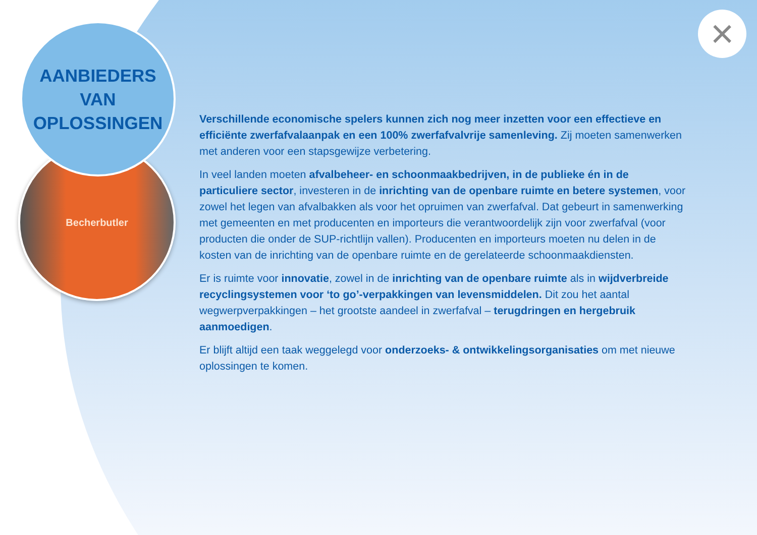Becherbutler
AANBIEDERS
VAN
OPLOSSINGEN
×
Verschillende economische spelers kunnen zich nog meer inzetten voor een effectieve en efficiënte zwerfafvalaanpak en een 100% zwerfafvalvrije samenleving. Zij moeten samenwerken met anderen voor een stapsgewijze verbetering.
In veel landen moeten afvalbeheer- en schoonmaakbedrijven, in de publieke én in de particuliere sector, investeren in de inrichting van de openbare ruimte en betere systemen, voor zowel het legen van afvalbakken als voor het opruimen van zwerfafval. Dat gebeurt in samenwerking met gemeenten en met producenten en importeurs die verantwoordelijk zijn voor zwerfafval (voor producten die onder de SUP-richtlijn vallen). Producenten en importeurs moeten nu delen in de kosten van de inrichting van de openbare ruimte en de gerelateerde schoonmaakdiensten.
Er is ruimte voor innovatie, zowel in de inrichting van de openbare ruimte als in wijdverbreide recyclingsystemen voor ‘to go’-verpakkingen van levensmiddelen. Dit zou het aantal wegwerpverpakkingen – het grootste aandeel in zwerfafval – terugdringen en hergebruik aanmoedigen.
Er blijft altijd een taak weggelegd voor onderzoeks- & ontwikkelingsorganisaties om met nieuwe oplossingen te komen.